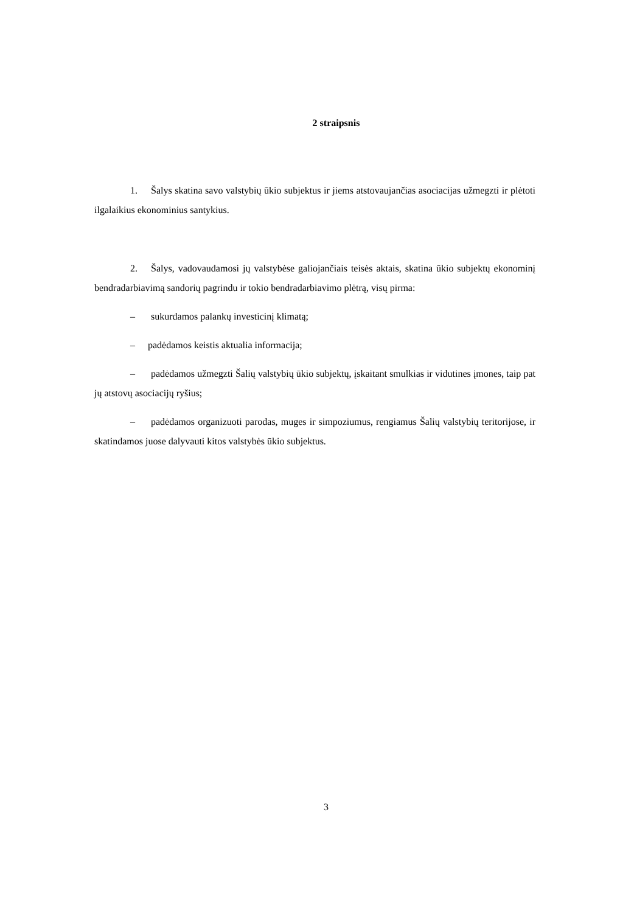2 straipsnis
1. Šalys skatina savo valstybių ūkio subjektus ir jiems atstovaujančias asociacijas užmegzti ir plėtoti ilgalaikius ekonominius santykius.
2. Šalys, vadovaudamosi jų valstybėse galiojančiais teisės aktais, skatina ūkio subjektų ekonominį bendradarbiavimą sandorių pagrindu ir tokio bendradarbiavimo plėtrą, visų pirma:
– sukurdamos palankų investicinį klimatą;
– padėdamos keistis aktualia informacija;
– padėdamos užmegzti Šalių valstybių ūkio subjektų, įskaitant smulkias ir vidutines įmones, taip pat jų atstovų asociacijų ryšius;
– padėdamos organizuoti parodas, muges ir simpoziumus, rengiamus Šalių valstybių teritorijose, ir skatindamos juose dalyvauti kitos valstybės ūkio subjektus.
3